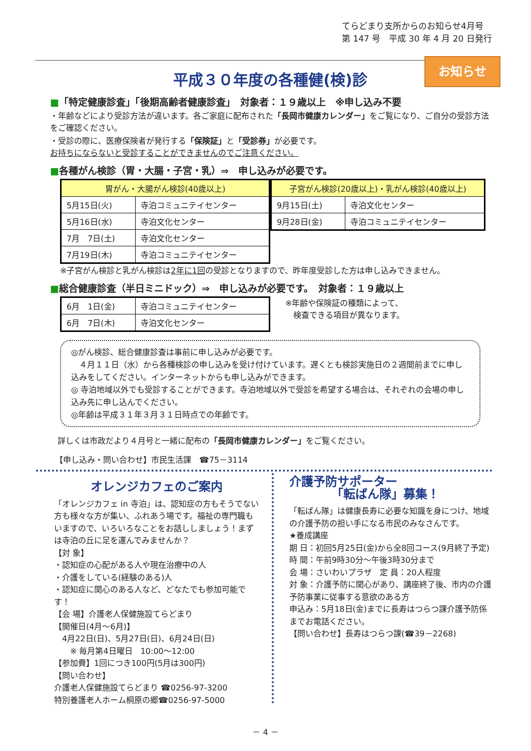てらどまり支所からのお知らせ4月号
第 147 号　平成 30 年 4 月 20 日発行
お知らせ
平成３０年度の各種健(検)診
■「特定健康診査」「後期高齢者健康診査」　対象者：１９歳以上　※申し込み不要
・年齢などにより受診方法が違います。各ご家庭に配布された「長岡市健康カレンダー」をご覧になり、ご自分の受診方法をご確認ください。
・受診の際に、医療保険者が発行する「保険証」と「受診券」が必要です。
お持ちにならないと受診することができませんのでご注意ください。
■各種がん検診（胃・大腸・子宮・乳）⇒　申し込みが必要です。
| 胃がん・大腸がん検診(40歳以上) | |
| 5月15日(火) | 寺泊コミュニテイセンター |
| 5月16日(水) | 寺泊文化センター |
| 7月 7日(土) | 寺泊文化センター |
| 7月19日(木) | 寺泊コミュニテイセンター |
| 子宮がん検診(20歳以上)・乳がん検診(40歳以上) | |
| 9月15日(土) | 寺泊文化センター |
| 9月28日(金) | 寺泊コミュニテイセンター |
※子宮がん検診と乳がん検診は2年に1回の受診となりますので、昨年度受診した方は申し込みできません。
■総合健康診査（半日ミニドック）⇒　申し込みが必要です。　対象者：１９歳以上
| 6月 1日(金) | 寺泊コミュニテイセンター |
| 6月 7日(木) | 寺泊文化センター |
※年齢や保険証の種類によって、
　検査できる項目が異なります。
◎がん検診、総合健康診査は事前に申し込みが必要です。
　４月１１日（水）から各種検診の申し込みを受け付けています。遅くとも検診実施日の２週間前までに申し込みをしてください。インターネットからも申し込みができます。
◎ 寺泊地域以外でも受診することができます。寺泊地域以外で受診を希望する場合は、それぞれの会場の申し込み先に申し込んでください。
◎年齢は平成３１年３月３１日時点での年齢です。
詳しくは市政だより４月号と一緒に配布の「長岡市健康カレンダー」をご覧ください。
【申し込み・問い合わせ】市民生活課　☎75－3114
オレンジカフェのご案内
「オレンジカフェ in 寺泊」は、認知症の方もそうでない方も様々な方が集い、ふれあう場です。福祉の専門職もいますので、いろいろなことをお話ししましょう！まずは寺泊の丘に足を運んでみませんか？
【対 象】
・認知症の心配がある人や現在治療中の人
・介護をしている(経験のある)人
・認知症に関心のある人など、どなたでも参加可能です！
【会 場】介護老人保健施設てらどまり
【開催日(4月～6月)】
　4月22日(日)、5月27日(日)、6月24日(日)
　　※ 毎月第4日曜日　10:00～12:00
【参加費】1回につき100円(5月は300円)
【問い合わせ】
介護老人保健施設てらどまり ☎0256-97-3200
特別養護老人ホーム桐原の郷☎0256-97-5000
介護予防サポーター
　　　　「転ばん隊」募集！
「転ばん隊」は健康長寿に必要な知識を身につけ、地域の介護予防の担い手になる市民のみなさんです。
★養成講座
期 日：初回5月25日(金)から全8回コース(9月終了予定)
時 間：午前9時30分～午後3時30分まで
会 場：さいわいプラザ　定 員：20人程度
対 象：介護予防に関心があり、講座終了後、市内の介護予防事業に従事する意欲のある方
申込み：5月18日(金)までに長寿はつらつ課介護予防係までお電話ください。
【問い合わせ】長寿はつらつ課(☎39－2268)
－ 4 －